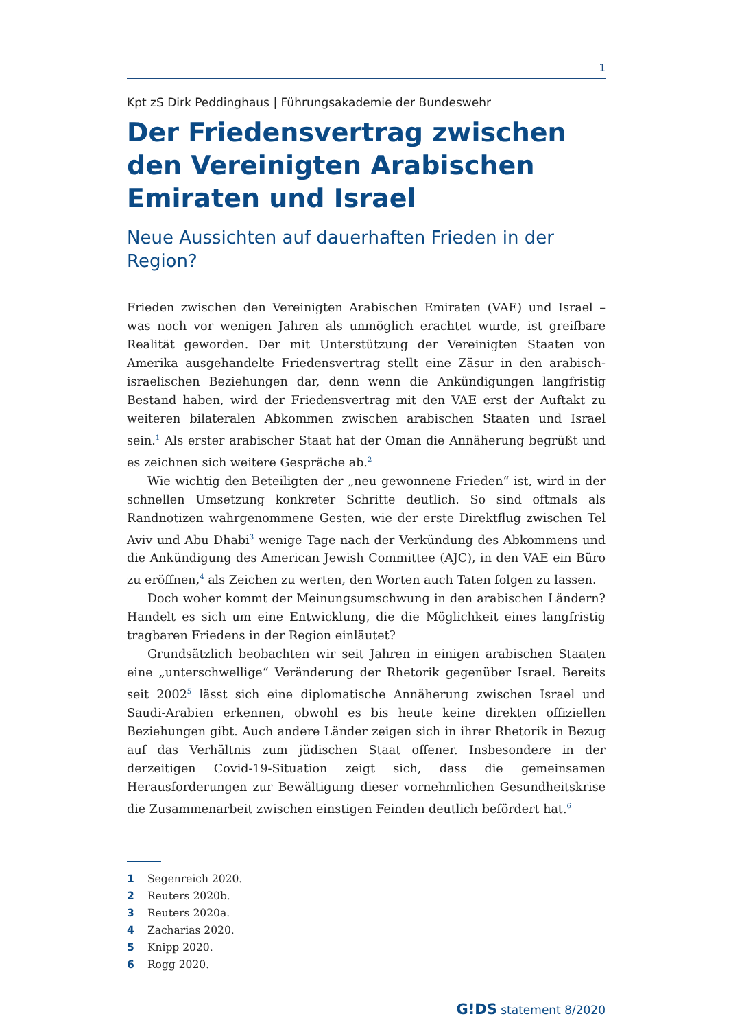1
Kpt zS Dirk Peddinghaus | Führungsakademie der Bundeswehr
Der Friedensvertrag zwischen den Vereinigten Arabischen Emiraten und Israel
Neue Aussichten auf dauerhaften Frieden in der Region?
Frieden zwischen den Vereinigten Arabischen Emiraten (VAE) und Israel – was noch vor wenigen Jahren als unmöglich erachtet wurde, ist greifbare Realität geworden. Der mit Unterstützung der Vereinigten Staaten von Amerika ausgehandelte Friedensvertrag stellt eine Zäsur in den arabisch-israelischen Beziehungen dar, denn wenn die Ankündigungen langfristig Bestand haben, wird der Friedensvertrag mit den VAE erst der Auftakt zu weiteren bilateralen Abkommen zwischen arabischen Staaten und Israel sein.<sup>1</sup> Als erster arabischer Staat hat der Oman die Annäherung begrüßt und es zeichnen sich weitere Gespräche ab.<sup>2</sup>
Wie wichtig den Beteiligten der „neu gewonnene Frieden“ ist, wird in der schnellen Umsetzung konkreter Schritte deutlich. So sind oftmals als Randnotizen wahrgenommene Gesten, wie der erste Direktflug zwischen Tel Aviv und Abu Dhabi<sup>3</sup> wenige Tage nach der Verkündung des Abkommens und die Ankündigung des American Jewish Committee (AJC), in den VAE ein Büro zu eröffnen,<sup>4</sup> als Zeichen zu werten, den Worten auch Taten folgen zu lassen.
Doch woher kommt der Meinungsumschwung in den arabischen Ländern? Handelt es sich um eine Entwicklung, die die Möglichkeit eines langfristig tragbaren Friedens in der Region einläutet?
Grundsätzlich beobachten wir seit Jahren in einigen arabischen Staaten eine „unterschwellige“ Veränderung der Rhetorik gegenüber Israel. Bereits seit 2002<sup>5</sup> lässt sich eine diplomatische Annäherung zwischen Israel und Saudi-Arabien erkennen, obwohl es bis heute keine direkten offiziellen Beziehungen gibt. Auch andere Länder zeigen sich in ihrer Rhetorik in Bezug auf das Verhältnis zum jüdischen Staat offener. Insbesondere in der derzeitigen Covid-19-Situation zeigt sich, dass die gemeinsamen Herausforderungen zur Bewältigung dieser vornehmlichen Gesundheitskrise die Zusammenarbeit zwischen einstigen Feinden deutlich befördert hat.<sup>6</sup>
1 Segenreich 2020.
2 Reuters 2020b.
3 Reuters 2020a.
4 Zacharias 2020.
5 Knipp 2020.
6 Rogg 2020.
G!DS statement 8/2020